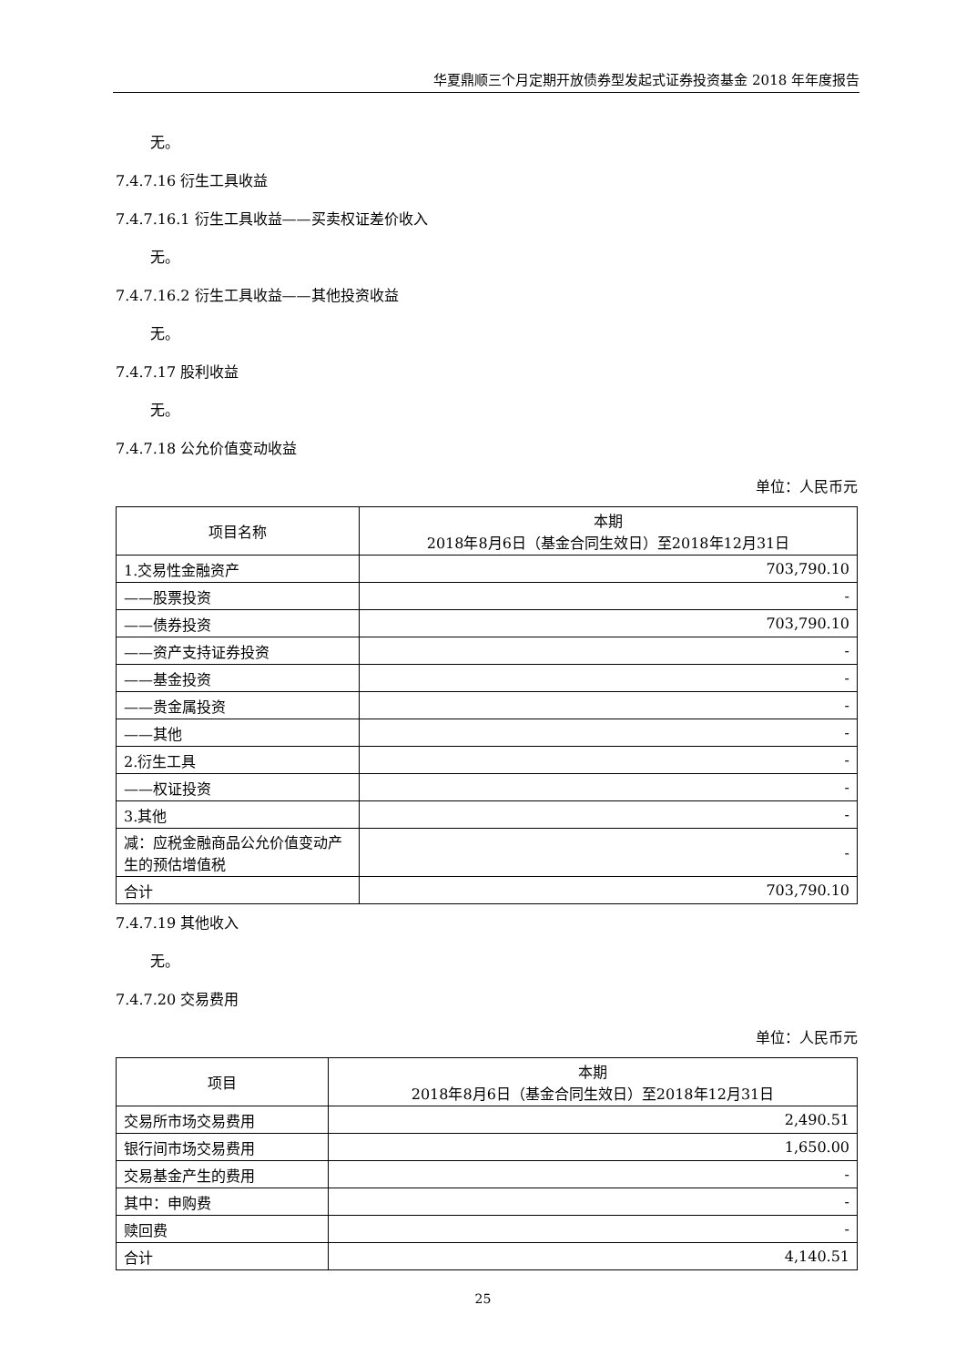华夏鼎顺三个月定期开放债券型发起式证券投资基金 2018 年年度报告
无。
7.4.7.16 衍生工具收益
7.4.7.16.1 衍生工具收益——买卖权证差价收入
无。
7.4.7.16.2 衍生工具收益——其他投资收益
无。
7.4.7.17 股利收益
无。
7.4.7.18 公允价值变动收益
单位：人民币元
| 项目名称 | 本期 2018年8月6日（基金合同生效日）至2018年12月31日 |
| 1.交易性金融资产 | 703,790.10 |
| ——股票投资 | - |
| ——债券投资 | 703,790.10 |
| ——资产支持证券投资 | - |
| ——基金投资 | - |
| ——贵金属投资 | - |
| ——其他 | - |
| 2.衍生工具 | - |
| ——权证投资 | - |
| 3.其他 | - |
| 减：应税金融商品公允价值变动产生的预估增值税 | - |
| 合计 | 703,790.10 |
7.4.7.19 其他收入
无。
7.4.7.20 交易费用
单位：人民币元
| 项目 | 本期 2018年8月6日（基金合同生效日）至2018年12月31日 |
| 交易所市场交易费用 | 2,490.51 |
| 银行间市场交易费用 | 1,650.00 |
| 交易基金产生的费用 | - |
| 其中：申购费 | - |
| 赎回费 | - |
| 合计 | 4,140.51 |
25